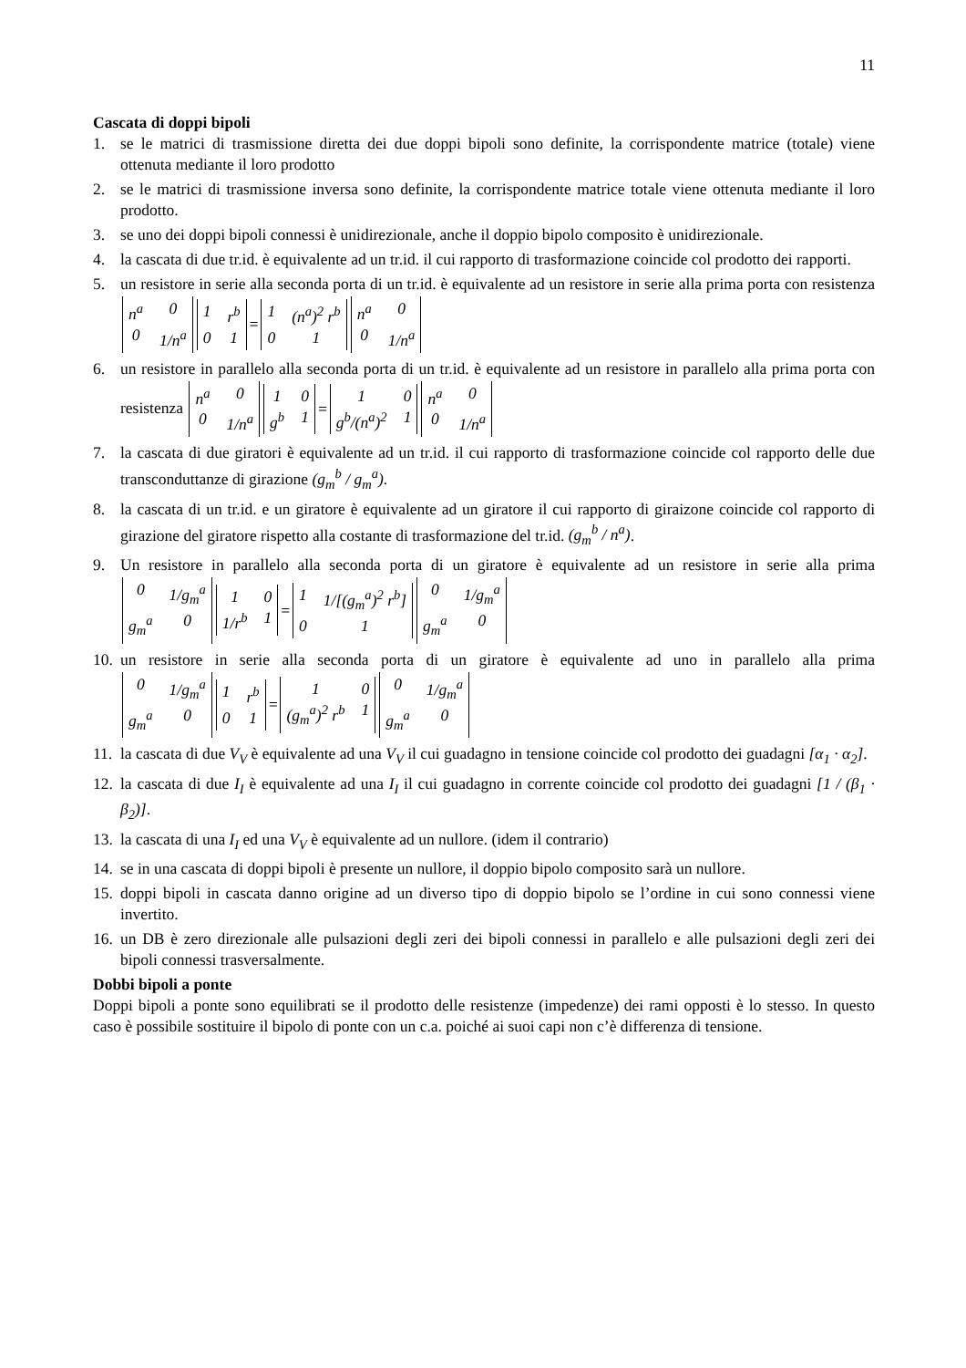11
Cascata di doppi bipoli
1. se le matrici di trasmissione diretta dei due doppi bipoli sono definite, la corrispondente matrice (totale) viene ottenuta mediante il loro prodotto
2. se le matrici di trasmissione inversa sono definite, la corrispondente matrice totale viene ottenuta mediante il loro prodotto.
3. se uno dei doppi bipoli connessi è unidirezionale, anche il doppio bipolo composito è unidirezionale.
4. la cascata di due tr.id. è equivalente ad un tr.id. il cui rapporto di trasformazione coincide col prodotto dei rapporti.
5. un resistore in serie alla seconda porta di un tr.id. è equivalente ad un resistore in serie alla prima porta con resistenza n<sup>a</sup> 0 0 1/n<sup>a</sup> 1 r<sup>b</sup> 0 1 = 1 (n<sup>a</sup>)<sup>2</sup> r<sup>b</sup> 0 1 n<sup>a</sup> 0 0 1/n<sup>a</sup>
6. un resistore in parallelo alla seconda porta di un tr.id. è equivalente ad un resistore in parallelo alla prima porta con resistenza n<sup>a</sup> 0 0 1/n<sup>a</sup> 1 0 g<sup>b</sup> 1 = 1 0 g<sup>b</sup>/(n<sup>a</sup>)<sup>2</sup> 1 n<sup>a</sup> 0 0 1/n<sup>a</sup>
7. la cascata di due giratori è equivalente ad un tr.id. il cui rapporto di trasformazione coincide col rapporto delle due transconduttanze di girazione (g<sub>m</sub><sup>b</sup> / g<sub>m</sub><sup>a</sup>).
8. la cascata di un tr.id. e un giratore è equivalente ad un giratore il cui rapporto di giraizone coincide col rapporto di girazione del giratore rispetto alla costante di trasformazione del tr.id. (g<sub>m</sub><sup>b</sup> / n<sup>a</sup>).
9. Un resistore in parallelo alla seconda porta di un giratore è equivalente ad un resistore in serie alla prima 0 1/g<sub>m</sub><sup>a</sup> g<sub>m</sub><sup>a</sup> 0 1 0 1/r<sup>b</sup> 1 = 1 1/[(g<sub>m</sub><sup>a</sup>)<sup>2</sup> r<sup>b</sup>] 0 1 0 1/g<sub>m</sub><sup>a</sup> g<sub>m</sub><sup>a</sup> 0
10. un resistore in serie alla seconda porta di un giratore è equivalente ad uno in parallelo alla prima 0 1/g<sub>m</sub><sup>a</sup> g<sub>m</sub><sup>a</sup> 0 1 r<sup>b</sup> 0 1 = 1 0 (g<sub>m</sub><sup>a</sup>)<sup>2</sup> r<sup>b</sup> 1 0 1/g<sub>m</sub><sup>a</sup> g<sub>m</sub><sup>a</sup> 0
11. la cascata di due V<sub>V</sub> è equivalente ad una V<sub>V</sub> il cui guadagno in tensione coincide col prodotto dei guadagni [α<sub>1</sub> · α<sub>2</sub>].
12. la cascata di due I<sub>I</sub> è equivalente ad una I<sub>I</sub> il cui guadagno in corrente coincide col prodotto dei guadagni [1 / (β<sub>1</sub> · β<sub>2</sub>)].
13. la cascata di una I<sub>I</sub> ed una V<sub>V</sub> è equivalente ad un nullore. (idem il contrario)
14. se in una cascata di doppi bipoli è presente un nullore, il doppio bipolo composito sarà un nullore.
15. doppi bipoli in cascata danno origine ad un diverso tipo di doppio bipolo se l’ordine in cui sono connessi viene invertito.
16. un DB è zero direzionale alle pulsazioni degli zeri dei bipoli connessi in parallelo e alle pulsazioni degli zeri dei bipoli connessi trasversalmente.
Dobbi bipoli a ponte
Doppi bipoli a ponte sono equilibrati se il prodotto delle resistenze (impedenze) dei rami opposti è lo stesso. In questo caso è possibile sostituire il bipolo di ponte con un c.a. poiché ai suoi capi non c’è differenza di tensione.